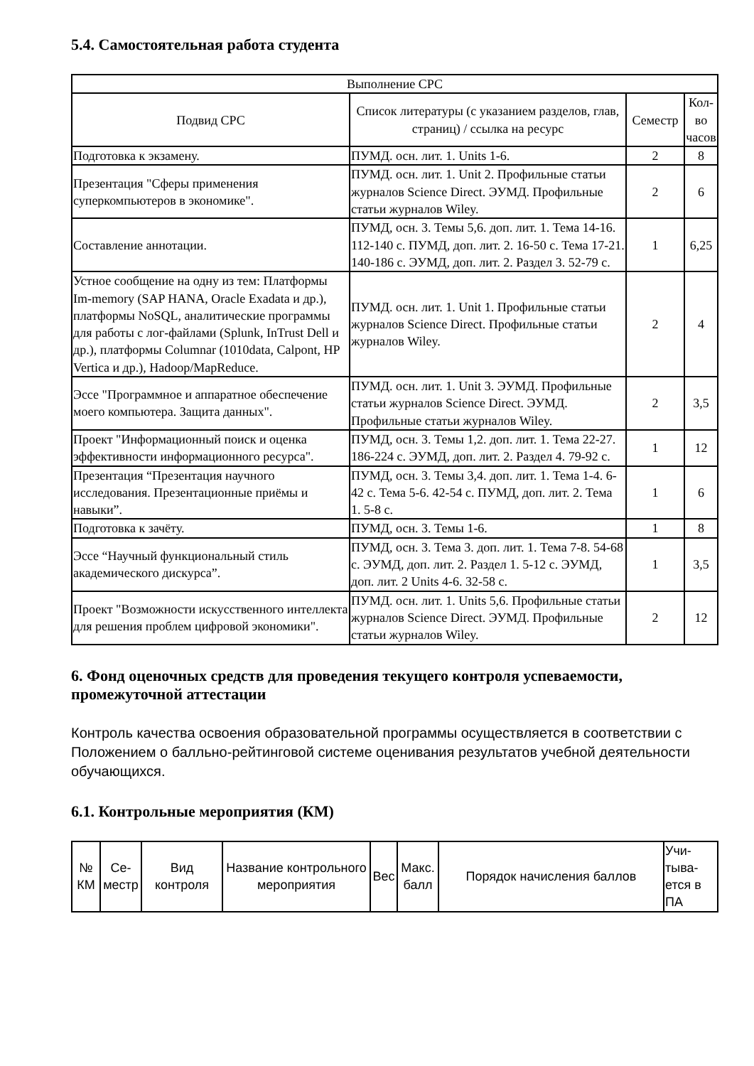5.4. Самостоятельная работа студента
| Выполнение СРС | | | |
| --- | --- | --- | --- |
| Подвид СРС | Список литературы (с указанием разделов, глав, страниц) / ссылка на ресурс | Семестр | Кол-во часов |
| Подготовка к экзамену. | ПУМД. осн. лит. 1. Units 1-6. | 2 | 8 |
| Презентация "Сферы применения суперкомпьютеров в экономике". | ПУМД. осн. лит. 1. Unit 2. Профильные статьи журналов Science Direct. ЭУМД. Профильные статьи журналов Wiley. | 2 | 6 |
| Составление аннотации. | ПУМД, осн. 3. Темы 5,6. доп. лит. 1. Тема 14-16. 112-140 с. ПУМД, доп. лит. 2. 16-50 с. Тема 17-21. 140-186 с. ЭУМД, доп. лит. 2. Раздел 3. 52-79 с. | 1 | 6,25 |
| Устное сообщение на одну из тем: Платформы Im-memory (SAP HANA, Oracle Exadata и др.), платформы NoSQL, аналитические программы для работы с лог-файлами (Splunk, InTrust Dell и др.), платформы Columnar (1010data, Calpont, HP Vertica и др.), Hadoop/MapReduce. | ПУМД. осн. лит. 1. Unit 1. Профильные статьи журналов Science Direct. Профильные статьи журналов Wiley. | 2 | 4 |
| Эссе "Программное и аппаратное обеспечение моего компьютера. Защита данных". | ПУМД. осн. лит. 1. Unit 3. ЭУМД. Профильные статьи журналов Science Direct. ЭУМД. Профильные статьи журналов Wiley. | 2 | 3,5 |
| Проект "Информационный поиск и оценка эффективности информационного ресурса". | ПУМД, осн. 3. Темы 1,2. доп. лит. 1. Тема 22-27. 186-224 с. ЭУМД, доп. лит. 2. Раздел 4. 79-92 с. | 1 | 12 |
| Презентация “Презентация научного исследования. Презентационные приёмы и навыки”. | ПУМД, осн. 3. Темы 3,4. доп. лит. 1. Тема 1-4. 6-42 с. Тема 5-6. 42-54 с. ПУМД, доп. лит. 2. Тема 1. 5-8 с. | 1 | 6 |
| Подготовка к зачёту. | ПУМД, осн. 3. Темы 1-6. | 1 | 8 |
| Эссе “Научный функциональный стиль академического дискурса”. | ПУМД, осн. 3. Тема 3. доп. лит. 1. Тема 7-8. 54-68 с. ЭУМД, доп. лит. 2. Раздел 1. 5-12 с. ЭУМД, доп. лит. 2 Units 4-6. 32-58 с. | 1 | 3,5 |
| Проект "Возможности искусственного интеллекта для решения проблем цифровой экономики". | ПУМД. осн. лит. 1. Units 5,6. Профильные статьи журналов Science Direct. ЭУМД. Профильные статьи журналов Wiley. | 2 | 12 |
6. Фонд оценочных средств для проведения текущего контроля успеваемости, промежуточной аттестации
Контроль качества освоения образовательной программы осуществляется в соответствии с Положением о балльно-рейтинговой системе оценивания результатов учебной деятельности обучающихся.
6.1. Контрольные мероприятия (КМ)
| № КМ | Се-местр | Вид контроля | Название контрольного мероприятия | Вес | Макс. балл | Порядок начисления баллов | Учи-тыва-ется в ПА |
| --- | --- | --- | --- | --- | --- | --- | --- |